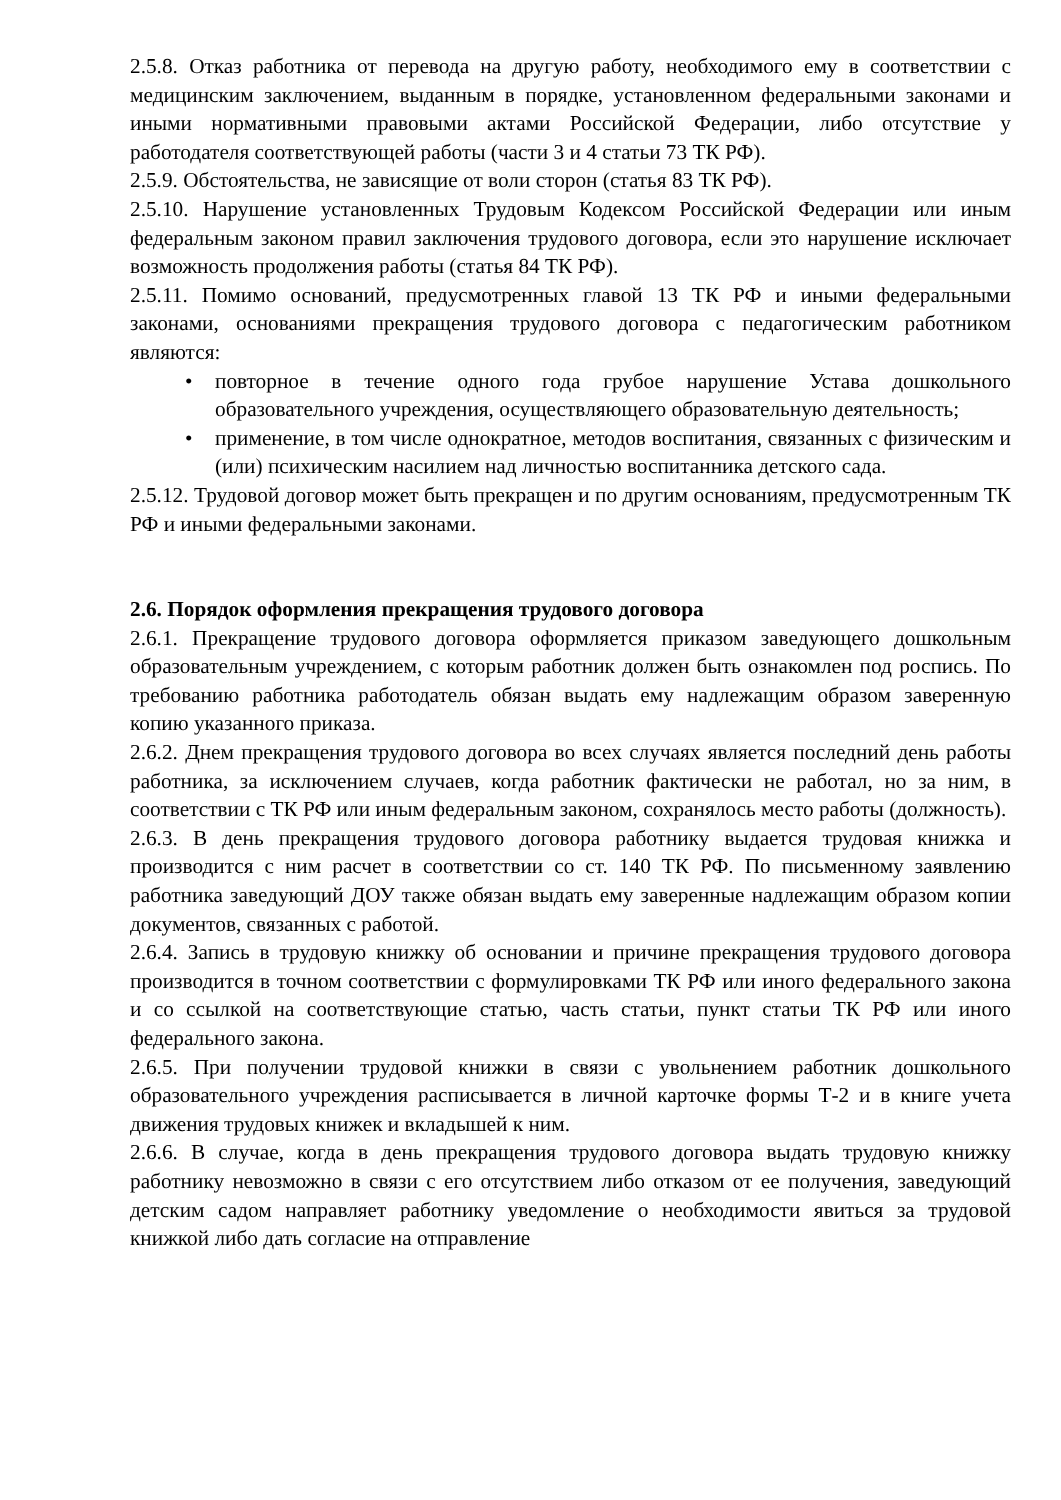2.5.8. Отказ работника от перевода на другую работу, необходимого ему в соответствии с медицинским заключением, выданным в порядке, установленном федеральными законами и иными нормативными правовыми актами Российской Федерации, либо отсутствие у работодателя соответствующей работы (части 3 и 4 статьи 73 ТК РФ).
2.5.9. Обстоятельства, не зависящие от воли сторон (статья 83 ТК РФ).
2.5.10. Нарушение установленных Трудовым Кодексом Российской Федерации или иным федеральным законом правил заключения трудового договора, если это нарушение исключает возможность продолжения работы (статья 84 ТК РФ).
2.5.11. Помимо оснований, предусмотренных главой 13 ТК РФ и иными федеральными законами, основаниями прекращения трудового договора с педагогическим работником являются:
• повторное в течение одного года грубое нарушение Устава дошкольного образовательного учреждения, осуществляющего образовательную деятельность;
• применение, в том числе однократное, методов воспитания, связанных с физическим и (или) психическим насилием над личностью воспитанника детского сада.
2.5.12. Трудовой договор может быть прекращен и по другим основаниям, предусмотренным ТК РФ и иными федеральными законами.
2.6. Порядок оформления прекращения трудового договора
2.6.1. Прекращение трудового договора оформляется приказом заведующего дошкольным образовательным учреждением, с которым работник должен быть ознакомлен под роспись. По требованию работника работодатель обязан выдать ему надлежащим образом заверенную копию указанного приказа.
2.6.2. Днем прекращения трудового договора во всех случаях является последний день работы работника, за исключением случаев, когда работник фактически не работал, но за ним, в соответствии с ТК РФ или иным федеральным законом, сохранялось место работы (должность).
2.6.3. В день прекращения трудового договора работнику выдается трудовая книжка и производится с ним расчет в соответствии со ст. 140 ТК РФ. По письменному заявлению работника заведующий ДОУ также обязан выдать ему заверенные надлежащим образом копии документов, связанных с работой.
2.6.4. Запись в трудовую книжку об основании и причине прекращения трудового договора производится в точном соответствии с формулировками ТК РФ или иного федерального закона и со ссылкой на соответствующие статью, часть статьи, пункт статьи ТК РФ или иного федерального закона.
2.6.5. При получении трудовой книжки в связи с увольнением работник дошкольного образовательного учреждения расписывается в личной карточке формы Т-2 и в книге учета движения трудовых книжек и вкладышей к ним.
2.6.6. В случае, когда в день прекращения трудового договора выдать трудовую книжку работнику невозможно в связи с его отсутствием либо отказом от ее получения, заведующий детским садом направляет работнику уведомление о необходимости явиться за трудовой книжкой либо дать согласие на отправление